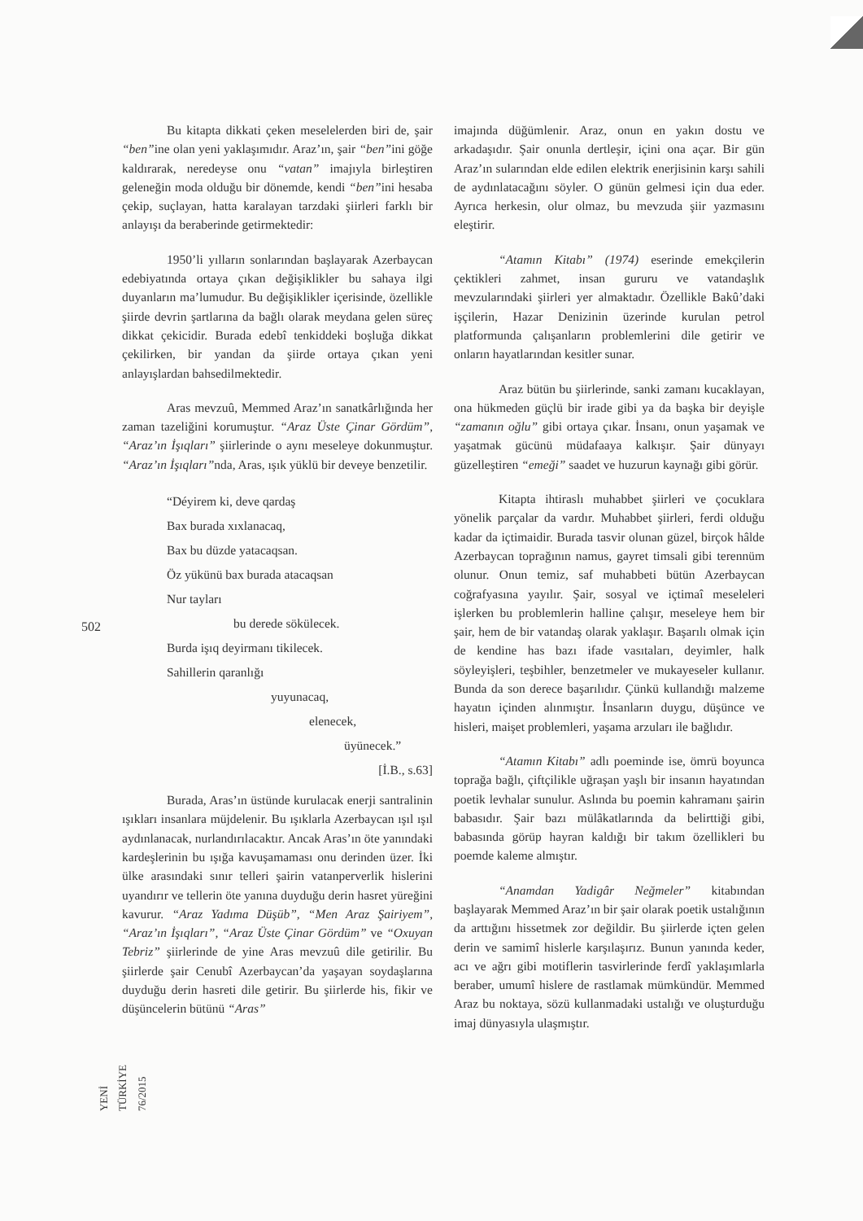502
YENİ TÜRKİYE 76/2015
Bu kitapta dikkati çeken meselelerden biri de, şair “ben”ine olan yeni yaklaşımıdır. Araz’ın, şair “ben”ini göğe kaldırarak, neredeyse onu “vatan” imajıyla birleştiren geleneğin moda olduğu bir dönemde, kendi “ben”ini hesaba çekip, suçlayan, hatta karalayan tarzdaki şiirleri farklı bir anlayışı da beraberinde getirmektedir:
1950’li yılların sonlarından başlayarak Azerbaycan edebiyatında ortaya çıkan değişiklikler bu sahaya ilgi duyanların ma’lumudur. Bu değişiklikler içerisinde, özellikle şiirde devrin şartlarına da bağlı olarak meydana gelen süreç dikkat çekicidir. Burada edebî tenkiddeki boşluğa dikkat çekilirken, bir yandan da şiirde ortaya çıkan yeni anlayışlardan bahsedilmektedir.
Aras mevzuû, Memmed Araz’ın sanatkârlığında her zaman tazeliğini korumuştur. “Araz Üste Çinar Gördüm”, “Araz’ın İşıqları” şiirlerinde o aynı meseleye dokunmuştur. “Araz’ın İşıqları”nda, Aras, ışık yüklü bir deveye benzetilir.
“Déyirem ki, deve qardaş
Bax burada xıxlanacaq,
Bax bu düzde yatacaqsan.
Öz yükünü bax burada atacaqsan
Nur tayları
bu derede sökülecek.
Burda işıq deyirmanı tikilecek.
Sahillerin qaranlığı
yuyunacaq,
elenecek,
üyünecek.”
[İ.B., s.63]
Burada, Aras’ın üstünde kurulacak enerji santralinin ışıkları insanlara müjdelenir. Bu ışıklarla Azerbaycan ışıl ışıl aydınlanacak, nurlandırılacaktır. Ancak Aras’ın öte yanındaki kardeşlerinin bu ışığa kavuşamaması onu derinden üzer. İki ülke arasındaki sınır telleri şairin vatanperverlik hislerini uyandırır ve tellerin öte yanına duyduğu derin hasret yüreğini kavurur. “Araz Yadıma Düşüb”, “Men Araz Şairiyem”, “Araz’ın İşıqları”, “Araz Üste Çinar Gördüm” ve “Oxuyan Tebriz” şiirlerinde de yine Aras mevzuû dile getirilir. Bu şiirlerde şair Cenubî Azerbaycan’da yaşayan soydaşlarına duyduğu derin hasreti dile getirir. Bu şiirlerde his, fikir ve düşüncelerin bütünü “Aras”
imajında düğümlenir. Araz, onun en yakın dostu ve arkadaşıdır. Şair onunla dertleşir, içini ona açar. Bir gün Araz’ın sularından elde edilen elektrik enerjisinin karşı sahili de aydınlatacağını söyler. O günün gelmesi için dua eder. Ayrıca herkesin, olur olmaz, bu mevzuda şiir yazmasını eleştirir.
“Atamın Kitabı” (1974) eserinde emekçilerin çektikleri zahmet, insan gururu ve vatandaşlık mevzularındaki şiirleri yer almaktadır. Özellikle Bakû’daki işçilerin, Hazar Denizinin üzerinde kurulan petrol platformunda çalışanların problemlerini dile getirir ve onların hayatlarından kesitler sunar.
Araz bütün bu şiirlerinde, sanki zamanı kucaklayan, ona hükmeden güçlü bir irade gibi ya da başka bir deyişle “zamanın oğlu” gibi ortaya çıkar. İnsanı, onun yaşamak ve yaşatmak gücünü müdafaaya kalkışır. Şair dünyayı güzelleştiren “emeği” saadet ve huzurun kaynağı gibi görür.
Kitapta ihtiraslı muhabbet şiirleri ve çocuklara yönelik parçalar da vardır. Muhabbet şiirleri, ferdi olduğu kadar da içtimaidir. Burada tasvir olunan güzel, birçok hâlde Azerbaycan toprağının namus, gayret timsali gibi terennüm olunur. Onun temiz, saf muhabbeti bütün Azerbaycan coğrafyasına yayılır. Şair, sosyal ve içtimaî meseleleri işlerken bu problemlerin halline çalışır, meseleye hem bir şair, hem de bir vatandaş olarak yaklaşır. Başarılı olmak için de kendine has bazı ifade vasıtaları, deyimler, halk söyleyişleri, teşbihler, benzetmeler ve mukayeseler kullanır. Bunda da son derece başarılıdır. Çünkü kullandığı malzeme hayatın içinden alınmıştır. İnsanların duygu, düşünce ve hisleri, maişet problemleri, yaşama arzuları ile bağlıdır.
“Atamın Kitabı” adlı poeminde ise, ömrü boyunca toprağa bağlı, çiftçilikle uğraşan yaşlı bir insanın hayatından poetik levhalar sunulur. Aslında bu poemin kahramanı şairin babasıdır. Şair bazı mülâkatlarında da belirttiği gibi, babasında görüp hayran kaldığı bir takım özellikleri bu poemde kaleme almıştır.
“Anamdan Yadigâr Neğmeler” kitabından başlayarak Memmed Araz’ın bir şair olarak poetik ustalığının da arttığını hissetmek zor değildir. Bu şiirlerde içten gelen derin ve samimî hislerle karşılaşırız. Bunun yanında keder, acı ve ağrı gibi motiflerin tasvirlerinde ferdî yaklaşımlarla beraber, umumî hislere de rastlamak mümkündür. Memmed Araz bu noktaya, sözü kullanmadaki ustalığı ve oluşturduğu imaj dünyasıyla ulaşmıştır.